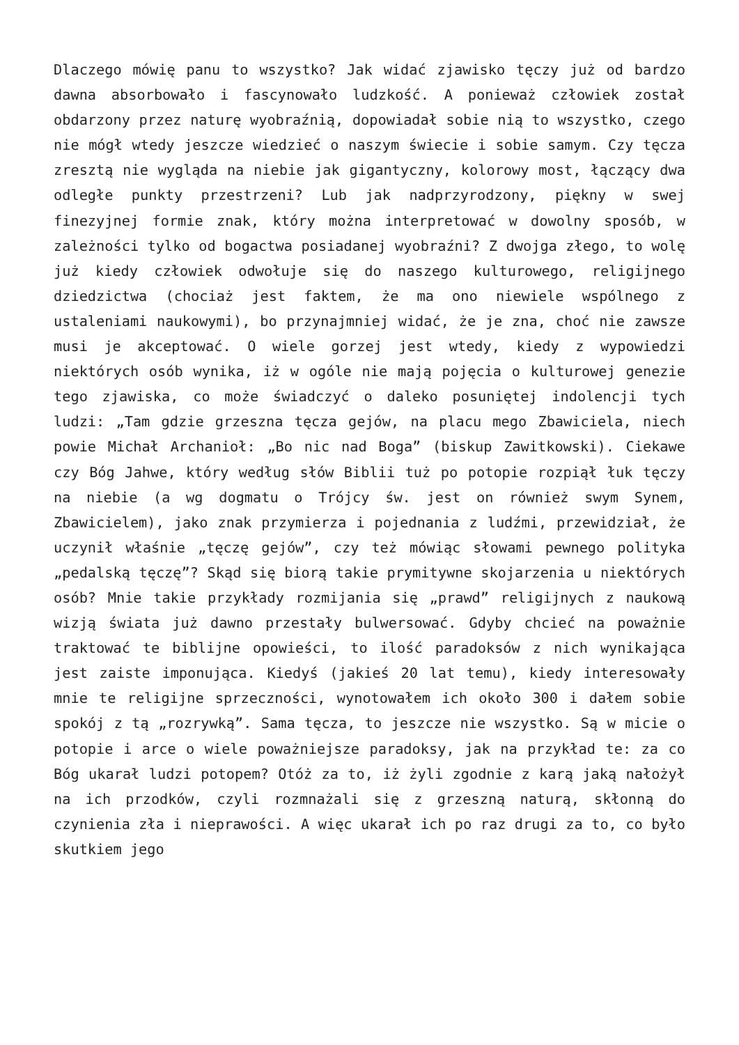Dlaczego mówię panu to wszystko? Jak widać zjawisko tęczy już od bardzo dawna absorbowało i fascynowało ludzkość. A ponieważ człowiek został obdarzony przez naturę wyobraźnią, dopowiadał sobie nią to wszystko, czego nie mógł wtedy jeszcze wiedzieć o naszym świecie i sobie samym. Czy tęcza zresztą nie wygląda na niebie jak gigantyczny, kolorowy most, łączący dwa odległe punkty przestrzeni? Lub jak nadprzyrodzony, piękny w swej finezyjnej formie znak, który można interpretować w dowolny sposób, w zależności tylko od bogactwa posiadanej wyobraźni? Z dwojga złego, to wolę już kiedy człowiek odwołuje się do naszego kulturowego, religijnego dziedzictwa (chociaż jest faktem, że ma ono niewiele wspólnego z ustaleniami naukowymi), bo przynajmniej widać, że je zna, choć nie zawsze musi je akceptować. O wiele gorzej jest wtedy, kiedy z wypowiedzi niektórych osób wynika, iż w ogóle nie mają pojęcia o kulturowej genezie tego zjawiska, co może świadczyć o daleko posuniętej indolencji tych ludzi: „Tam gdzie grzeszna tęcza gejów, na placu mego Zbawiciela, niech powie Michał Archanioł: „Bo nic nad Boga” (biskup Zawitkowski). Ciekawe czy Bóg Jahwe, który według słów Biblii tuż po potopie rozpiął łuk tęczy na niebie (a wg dogmatu o Trójcy św. jest on również swym Synem, Zbawicielem), jako znak przymierza i pojednania z ludźmi, przewidział, że uczynił właśnie „tęczę gejów”, czy też mówiąc słowami pewnego polityka „pedalską tęczę”? Skąd się biorą takie prymitywne skojarzenia u niektórych osób? Mnie takie przykłady rozmijania się „prawd” religijnych z naukową wizją świata już dawno przestały bulwersować. Gdyby chcieć na poważnie traktować te biblijne opowieści, to ilość paradoksów z nich wynikająca jest zaiste imponująca. Kiedyś (jakieś 20 lat temu), kiedy interesowały mnie te religijne sprzeczności, wynotowałem ich około 300 i dałem sobie spokój z tą „rozrywką”. Sama tęcza, to jeszcze nie wszystko. Są w micie o potopie i arce o wiele poważniejsze paradoksy, jak na przykład te: za co Bóg ukarał ludzi potopem? Otóż za to, iż żyli zgodnie z karą jaką nałożył na ich przodków, czyli rozmnażali się z grzeszną naturą, skłonną do czynienia zła i nieprawości. A więc ukarał ich po raz drugi za to, co było skutkiem jego